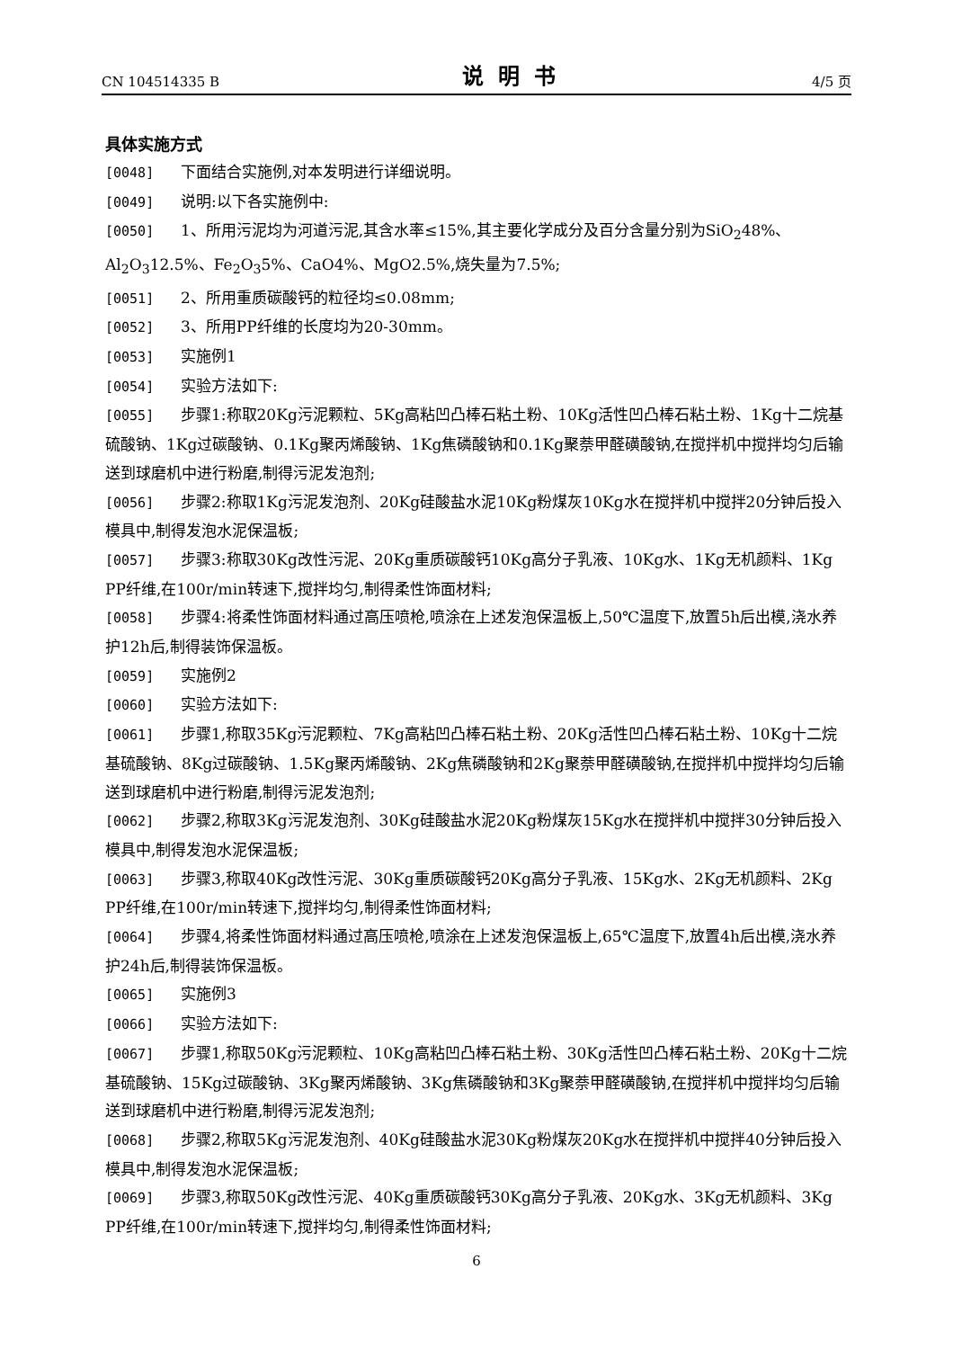CN 104514335 B 说明书 4/5 页
具体实施方式
[0048] 下面结合实施例,对本发明进行详细说明。
[0049] 说明:以下各实施例中:
[0050] 1、所用污泥均为河道污泥,其含水率≤15%,其主要化学成分及百分含量分别为SiO<sub>2</sub>48%、Al<sub>2</sub>O<sub>3</sub>12.5%、Fe<sub>2</sub>O<sub>3</sub>5%、CaO4%、MgO2.5%,烧失量为7.5%;
[0051] 2、所用重质碳酸钙的粒径均≤0.08mm;
[0052] 3、所用PP纤维的长度均为20-30mm。
[0053] 实施例1
[0054] 实验方法如下:
[0055] 步骤1:称取20Kg污泥颗粒、5Kg高粘凹凸棒石粘土粉、10Kg活性凹凸棒石粘土粉、1Kg十二烷基硫酸钠、1Kg过碳酸钠、0.1Kg聚丙烯酸钠、1Kg焦磷酸钠和0.1Kg聚萘甲醛磺酸钠,在搅拌机中搅拌均匀后输送到球磨机中进行粉磨,制得污泥发泡剂;
[0056] 步骤2:称取1Kg污泥发泡剂、20Kg硅酸盐水泥10Kg粉煤灰10Kg水在搅拌机中搅拌20分钟后投入模具中,制得发泡水泥保温板;
[0057] 步骤3:称取30Kg改性污泥、20Kg重质碳酸钙10Kg高分子乳液、10Kg水、1Kg无机颜料、1Kg PP纤维,在100r/min转速下,搅拌均匀,制得柔性饰面材料;
[0058] 步骤4:将柔性饰面材料通过高压喷枪,喷涂在上述发泡保温板上,50℃温度下,放置5h后出模,浇水养护12h后,制得装饰保温板。
[0059] 实施例2
[0060] 实验方法如下:
[0061] 步骤1,称取35Kg污泥颗粒、7Kg高粘凹凸棒石粘土粉、20Kg活性凹凸棒石粘土粉、10Kg十二烷基硫酸钠、8Kg过碳酸钠、1.5Kg聚丙烯酸钠、2Kg焦磷酸钠和2Kg聚萘甲醛磺酸钠,在搅拌机中搅拌均匀后输送到球磨机中进行粉磨,制得污泥发泡剂;
[0062] 步骤2,称取3Kg污泥发泡剂、30Kg硅酸盐水泥20Kg粉煤灰15Kg水在搅拌机中搅拌30分钟后投入模具中,制得发泡水泥保温板;
[0063] 步骤3,称取40Kg改性污泥、30Kg重质碳酸钙20Kg高分子乳液、15Kg水、2Kg无机颜料、2Kg PP纤维,在100r/min转速下,搅拌均匀,制得柔性饰面材料;
[0064] 步骤4,将柔性饰面材料通过高压喷枪,喷涂在上述发泡保温板上,65℃温度下,放置4h后出模,浇水养护24h后,制得装饰保温板。
[0065] 实施例3
[0066] 实验方法如下:
[0067] 步骤1,称取50Kg污泥颗粒、10Kg高粘凹凸棒石粘土粉、30Kg活性凹凸棒石粘土粉、20Kg十二烷基硫酸钠、15Kg过碳酸钠、3Kg聚丙烯酸钠、3Kg焦磷酸钠和3Kg聚萘甲醛磺酸钠,在搅拌机中搅拌均匀后输送到球磨机中进行粉磨,制得污泥发泡剂;
[0068] 步骤2,称取5Kg污泥发泡剂、40Kg硅酸盐水泥30Kg粉煤灰20Kg水在搅拌机中搅拌40分钟后投入模具中,制得发泡水泥保温板;
[0069] 步骤3,称取50Kg改性污泥、40Kg重质碳酸钙30Kg高分子乳液、20Kg水、3Kg无机颜料、3Kg PP纤维,在100r/min转速下,搅拌均匀,制得柔性饰面材料;
6